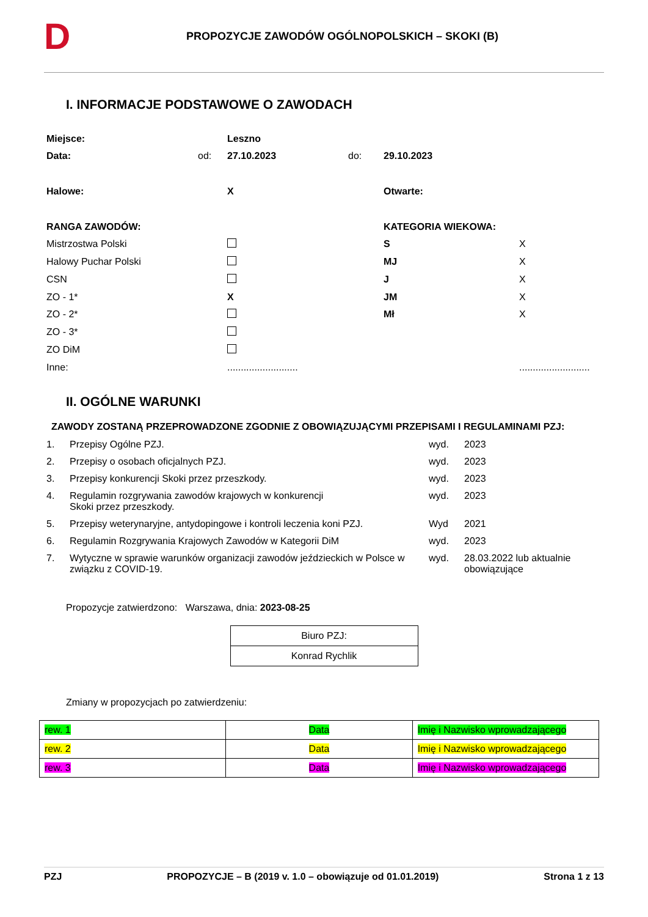D
PROPOZYCJE ZAWODÓW OGÓLNOPOLSKICH – SKOKI (B)
I. INFORMACJE PODSTAWOWE O ZAWODACH
| Miejsce: | | Leszno | | | |
| Data: | od: | 27.10.2023 | do: | 29.10.2023 | |
| Halowe: | | X | | Otwarte: | |
| RANGA ZAWODÓW: | | | | KATEGORIA WIEKOWA: | |
| Mistrzostwa Polski | | | | S | X |
| Halowy Puchar Polski | | | | MJ | X |
| CSN | | | | J | X |
| ZO - 1* | | X | | JM | X |
| ZO - 2* | | | | Mł | X |
| ZO - 3* | | | | | |
| ZO DiM | | | | | |
| Inne: | | .......................... | | | .......................... |
II. OGÓLNE WARUNKI
ZAWODY ZOSTANĄ PRZEPROWADZONE ZGODNIE Z OBOWIĄZUJĄCYMI PRZEPISAMI I REGULAMINAMI PZJ:
| 1. | Przepisy Ogólne PZJ. | wyd. | 2023 |
| 2. | Przepisy o osobach oficjalnych PZJ. | wyd. | 2023 |
| 3. | Przepisy konkurencji Skoki przez przeszkody. | wyd. | 2023 |
| 4. | Regulamin rozgrywania zawodów krajowych w konkurencji Skoki przez przeszkody. | wyd. | 2023 |
| 5. | Przepisy weterynaryjne, antydopingowe i kontroli leczenia koni PZJ. | Wyd | 2021 |
| 6. | Regulamin Rozgrywania Krajowych Zawodów w Kategorii DiM | wyd. | 2023 |
| 7. | Wytyczne w sprawie warunków organizacji zawodów jeździeckich w Polsce w związku z COVID-19. | wyd. | 28.03.2022 lub aktualnie obowiązujące |
Propozycje zatwierdzono: Warszawa, dnia: 2023-08-25
| Biuro PZJ: |
| Konrad Rychlik |
Zmiany w propozycjach po zatwierdzeniu:
| rew. 1 | Data | Imię i Nazwisko wprowadzającego |
| rew. 2 | Data | Imię i Nazwisko wprowadzającego |
| rew. 3 | Data | Imię i Nazwisko wprowadzającego |
PZJ PROPOZYCJE – B (2019 v. 1.0 – obowiązuje od 01.01.2019) Strona 1 z 13